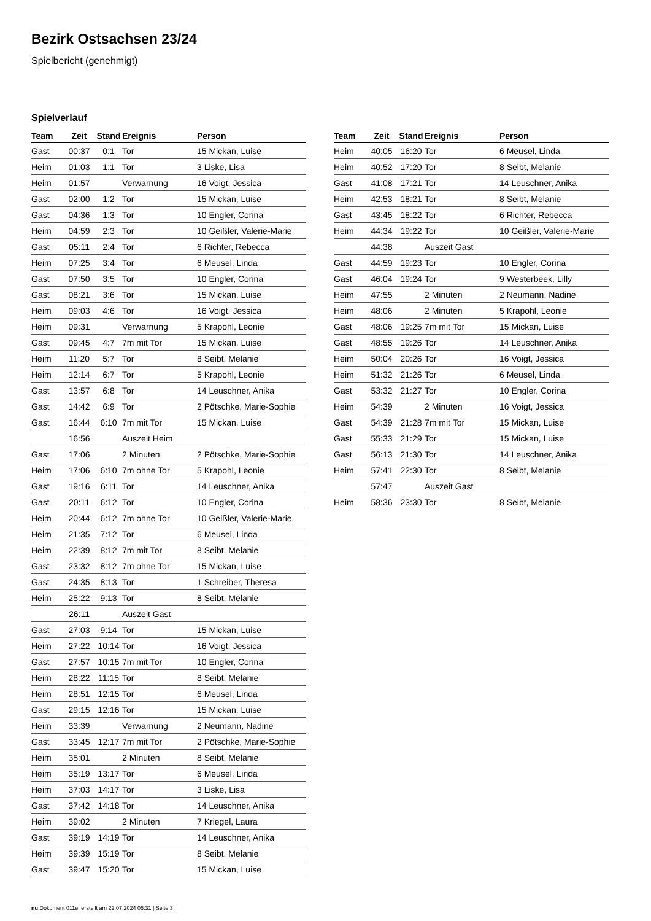Bezirk Ostsachsen 23/24
Spielbericht (genehmigt)
Spielverlauf
| Team | Zeit | Stand | Ereignis | Person |
| --- | --- | --- | --- | --- |
| Gast | 00:37 | 0:1 | Tor | 15 Mickan, Luise |
| Heim | 01:03 | 1:1 | Tor | 3 Liske, Lisa |
| Heim | 01:57 | | Verwarnung | 16 Voigt, Jessica |
| Gast | 02:00 | 1:2 | Tor | 15 Mickan, Luise |
| Gast | 04:36 | 1:3 | Tor | 10 Engler, Corina |
| Heim | 04:59 | 2:3 | Tor | 10 Geißler, Valerie-Marie |
| Gast | 05:11 | 2:4 | Tor | 6 Richter, Rebecca |
| Heim | 07:25 | 3:4 | Tor | 6 Meusel, Linda |
| Gast | 07:50 | 3:5 | Tor | 10 Engler, Corina |
| Gast | 08:21 | 3:6 | Tor | 15 Mickan, Luise |
| Heim | 09:03 | 4:6 | Tor | 16 Voigt, Jessica |
| Heim | 09:31 | | Verwarnung | 5 Krapohl, Leonie |
| Gast | 09:45 | 4:7 | 7m mit Tor | 15 Mickan, Luise |
| Heim | 11:20 | 5:7 | Tor | 8 Seibt, Melanie |
| Heim | 12:14 | 6:7 | Tor | 5 Krapohl, Leonie |
| Gast | 13:57 | 6:8 | Tor | 14 Leuschner, Anika |
| Gast | 14:42 | 6:9 | Tor | 2 Pötschke, Marie-Sophie |
| Gast | 16:44 | 6:10 | 7m mit Tor | 15 Mickan, Luise |
| | 16:56 | | Auszeit Heim | |
| Gast | 17:06 | | 2 Minuten | 2 Pötschke, Marie-Sophie |
| Heim | 17:06 | 6:10 | 7m ohne Tor | 5 Krapohl, Leonie |
| Gast | 19:16 | 6:11 | Tor | 14 Leuschner, Anika |
| Gast | 20:11 | 6:12 | Tor | 10 Engler, Corina |
| Heim | 20:44 | 6:12 | 7m ohne Tor | 10 Geißler, Valerie-Marie |
| Heim | 21:35 | 7:12 | Tor | 6 Meusel, Linda |
| Heim | 22:39 | 8:12 | 7m mit Tor | 8 Seibt, Melanie |
| Gast | 23:32 | 8:12 | 7m ohne Tor | 15 Mickan, Luise |
| Gast | 24:35 | 8:13 | Tor | 1 Schreiber, Theresa |
| Heim | 25:22 | 9:13 | Tor | 8 Seibt, Melanie |
| | 26:11 | | Auszeit Gast | |
| Gast | 27:03 | 9:14 | Tor | 15 Mickan, Luise |
| Heim | 27:22 | 10:14 | Tor | 16 Voigt, Jessica |
| Gast | 27:57 | 10:15 | 7m mit Tor | 10 Engler, Corina |
| Heim | 28:22 | 11:15 | Tor | 8 Seibt, Melanie |
| Heim | 28:51 | 12:15 | Tor | 6 Meusel, Linda |
| Gast | 29:15 | 12:16 | Tor | 15 Mickan, Luise |
| Heim | 33:39 | | Verwarnung | 2 Neumann, Nadine |
| Gast | 33:45 | 12:17 | 7m mit Tor | 2 Pötschke, Marie-Sophie |
| Heim | 35:01 | | 2 Minuten | 8 Seibt, Melanie |
| Heim | 35:19 | 13:17 | Tor | 6 Meusel, Linda |
| Heim | 37:03 | 14:17 | Tor | 3 Liske, Lisa |
| Gast | 37:42 | 14:18 | Tor | 14 Leuschner, Anika |
| Heim | 39:02 | | 2 Minuten | 7 Kriegel, Laura |
| Gast | 39:19 | 14:19 | Tor | 14 Leuschner, Anika |
| Heim | 39:39 | 15:19 | Tor | 8 Seibt, Melanie |
| Gast | 39:47 | 15:20 | Tor | 15 Mickan, Luise |
| Team | Zeit | Stand | Ereignis | Person |
| --- | --- | --- | --- | --- |
| Heim | 40:05 | 16:20 | Tor | 6 Meusel, Linda |
| Heim | 40:52 | 17:20 | Tor | 8 Seibt, Melanie |
| Gast | 41:08 | 17:21 | Tor | 14 Leuschner, Anika |
| Heim | 42:53 | 18:21 | Tor | 8 Seibt, Melanie |
| Gast | 43:45 | 18:22 | Tor | 6 Richter, Rebecca |
| Heim | 44:34 | 19:22 | Tor | 10 Geißler, Valerie-Marie |
| | 44:38 | | Auszeit Gast | |
| Gast | 44:59 | 19:23 | Tor | 10 Engler, Corina |
| Gast | 46:04 | 19:24 | Tor | 9 Westerbeek, Lilly |
| Heim | 47:55 | | 2 Minuten | 2 Neumann, Nadine |
| Heim | 48:06 | | 2 Minuten | 5 Krapohl, Leonie |
| Gast | 48:06 | 19:25 | 7m mit Tor | 15 Mickan, Luise |
| Gast | 48:55 | 19:26 | Tor | 14 Leuschner, Anika |
| Heim | 50:04 | 20:26 | Tor | 16 Voigt, Jessica |
| Heim | 51:32 | 21:26 | Tor | 6 Meusel, Linda |
| Gast | 53:32 | 21:27 | Tor | 10 Engler, Corina |
| Heim | 54:39 | | 2 Minuten | 16 Voigt, Jessica |
| Gast | 54:39 | 21:28 | 7m mit Tor | 15 Mickan, Luise |
| Gast | 55:33 | 21:29 | Tor | 15 Mickan, Luise |
| Gast | 56:13 | 21:30 | Tor | 14 Leuschner, Anika |
| Heim | 57:41 | 22:30 | Tor | 8 Seibt, Melanie |
| | 57:47 | | Auszeit Gast | |
| Heim | 58:36 | 23:30 | Tor | 8 Seibt, Melanie |
nu.Dokument 011e, erstellt am 22.07.2024 05:31 | Seite 3